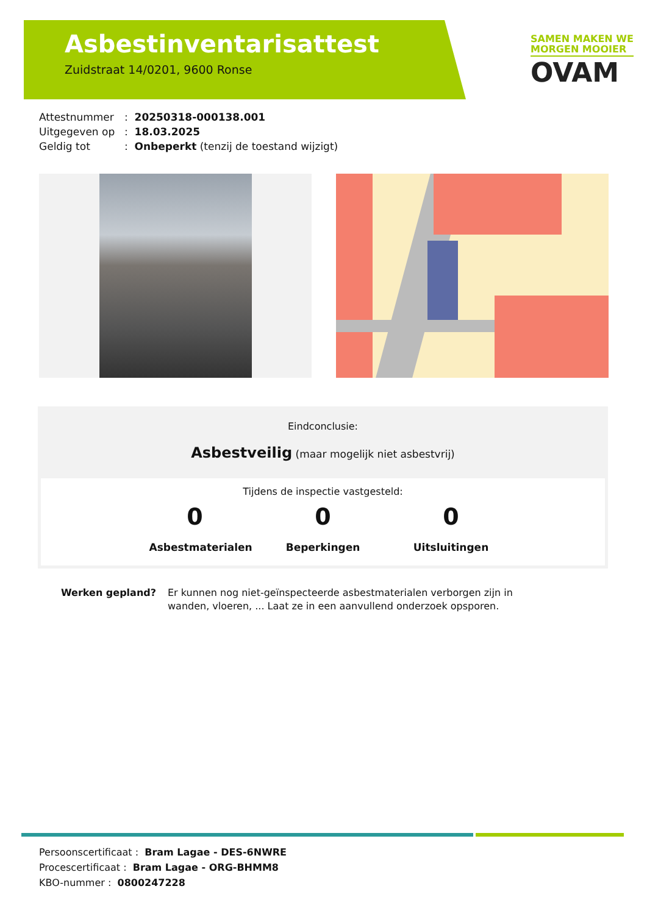Asbestinventarisattest
Zuidstraat 14/0201, 9600 Ronse
SAMEN MAKEN WE
MORGEN MOOIER
OVAM
Attestnummer: 20250318-000138.001
Uitgegeven op: 18.03.2025
Geldig tot: Onbeperkt (tenzij de toestand wijzigt)
Eindconclusie:
Asbestveilig (maar mogelijk niet asbestvrij)
Tijdens de inspectie vastgesteld:
0
Asbestmaterialen
0
Beperkingen
0
Uitsluitingen
Werken gepland? Er kunnen nog niet-geïnspecteerde asbestmaterialen verborgen zijn in wanden, vloeren, ... Laat ze in een aanvullend onderzoek opsporen.
Persoonscertificaat : Bram Lagae - DES-6NWRE
Procescertificaat : Bram Lagae - ORG-BHMM8
KBO-nummer : 0800247228